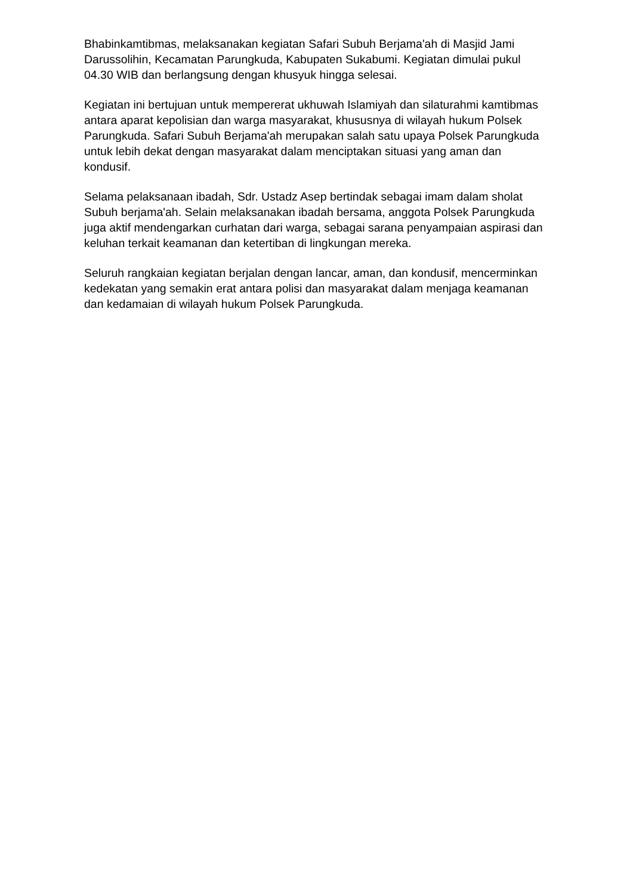Bhabinkamtibmas, melaksanakan kegiatan Safari Subuh Berjama'ah di Masjid Jami Darussolihin, Kecamatan Parungkuda, Kabupaten Sukabumi. Kegiatan dimulai pukul 04.30 WIB dan berlangsung dengan khusyuk hingga selesai.
Kegiatan ini bertujuan untuk mempererat ukhuwah Islamiyah dan silaturahmi kamtibmas antara aparat kepolisian dan warga masyarakat, khususnya di wilayah hukum Polsek Parungkuda. Safari Subuh Berjama'ah merupakan salah satu upaya Polsek Parungkuda untuk lebih dekat dengan masyarakat dalam menciptakan situasi yang aman dan kondusif.
Selama pelaksanaan ibadah, Sdr. Ustadz Asep bertindak sebagai imam dalam sholat Subuh berjama'ah. Selain melaksanakan ibadah bersama, anggota Polsek Parungkuda juga aktif mendengarkan curhatan dari warga, sebagai sarana penyampaian aspirasi dan keluhan terkait keamanan dan ketertiban di lingkungan mereka.
Seluruh rangkaian kegiatan berjalan dengan lancar, aman, dan kondusif, mencerminkan kedekatan yang semakin erat antara polisi dan masyarakat dalam menjaga keamanan dan kedamaian di wilayah hukum Polsek Parungkuda.